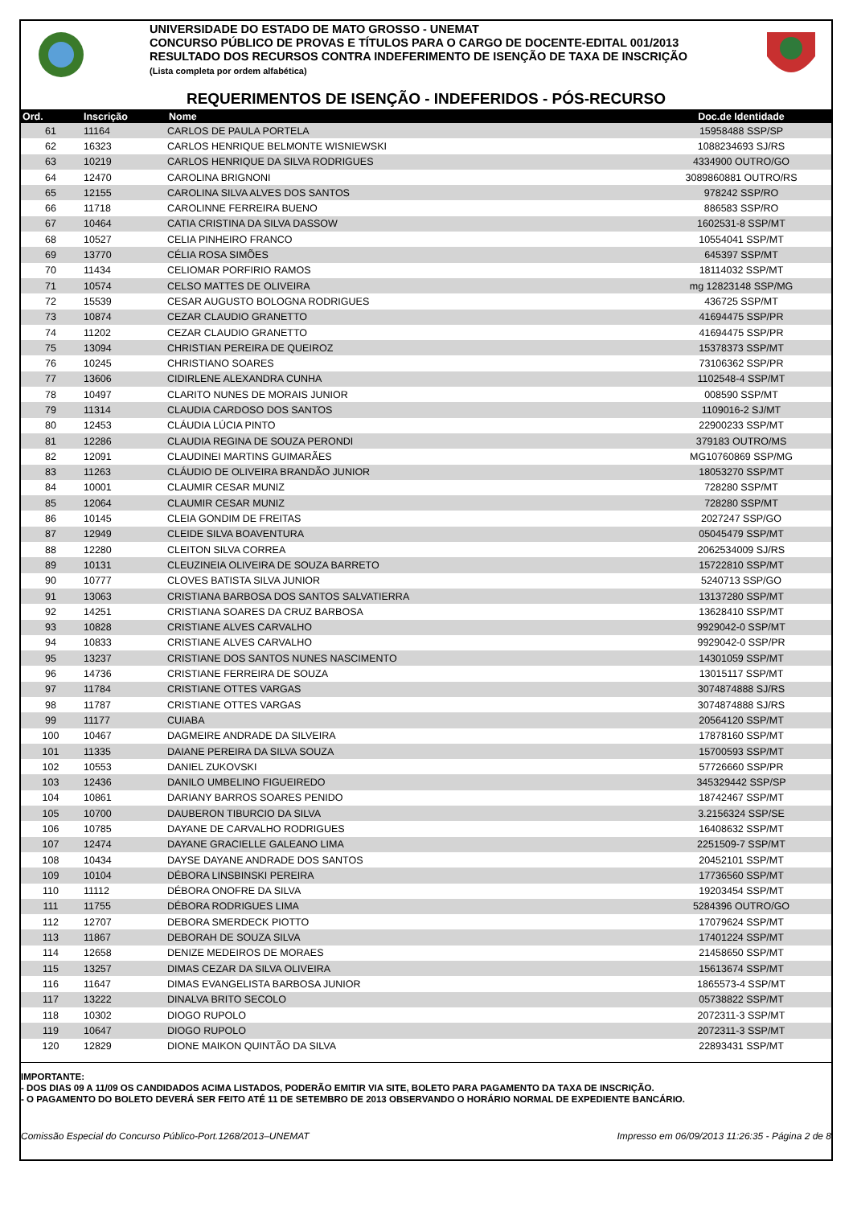UNIVERSIDADE DO ESTADO DE MATO GROSSO - UNEMAT
CONCURSO PÚBLICO DE PROVAS E TÍTULOS PARA O CARGO DE DOCENTE-EDITAL 001/2013
RESULTADO DOS RECURSOS CONTRA INDEFERIMENTO DE ISENÇÃO DE TAXA DE INSCRIÇÃO
(Lista completa por ordem alfabética)
REQUERIMENTOS DE ISENÇÃO - INDEFERIDOS - PÓS-RECURSO
| Ord. | Inscrição | Nome | Doc.de Identidade |
| --- | --- | --- | --- |
| 61 | 11164 | CARLOS DE PAULA PORTELA | 15958488 SSP/SP |
| 62 | 16323 | CARLOS HENRIQUE BELMONTE WISNIEWSKI | 1088234693 SJ/RS |
| 63 | 10219 | CARLOS HENRIQUE DA SILVA RODRIGUES | 4334900 OUTRO/GO |
| 64 | 12470 | CAROLINA BRIGNONI | 3089860881 OUTRO/RS |
| 65 | 12155 | CAROLINA SILVA ALVES DOS SANTOS | 978242 SSP/RO |
| 66 | 11718 | CAROLINNE FERREIRA BUENO | 886583 SSP/RO |
| 67 | 10464 | CATIA CRISTINA DA SILVA DASSOW | 1602531-8 SSP/MT |
| 68 | 10527 | CELIA PINHEIRO FRANCO | 10554041 SSP/MT |
| 69 | 13770 | CÉLIA ROSA SIMÕES | 645397 SSP/MT |
| 70 | 11434 | CELIOMAR PORFIRIO RAMOS | 18114032 SSP/MT |
| 71 | 10574 | CELSO MATTES DE OLIVEIRA | mg 12823148 SSP/MG |
| 72 | 15539 | CESAR AUGUSTO BOLOGNA RODRIGUES | 436725 SSP/MT |
| 73 | 10874 | CEZAR CLAUDIO GRANETTO | 41694475 SSP/PR |
| 74 | 11202 | CEZAR CLAUDIO GRANETTO | 41694475 SSP/PR |
| 75 | 13094 | CHRISTIAN PEREIRA DE QUEIROZ | 15378373 SSP/MT |
| 76 | 10245 | CHRISTIANO SOARES | 73106362 SSP/PR |
| 77 | 13606 | CIDIRLENE ALEXANDRA CUNHA | 1102548-4 SSP/MT |
| 78 | 10497 | CLARITO NUNES DE MORAIS JUNIOR | 008590 SSP/MT |
| 79 | 11314 | CLAUDIA CARDOSO DOS SANTOS | 1109016-2 SJ/MT |
| 80 | 12453 | CLÁUDIA LÚCIA PINTO | 22900233 SSP/MT |
| 81 | 12286 | CLAUDIA REGINA DE SOUZA PERONDI | 379183 OUTRO/MS |
| 82 | 12091 | CLAUDINEI MARTINS GUIMARÃES | MG10760869 SSP/MG |
| 83 | 11263 | CLÁUDIO DE OLIVEIRA BRANDÃO JUNIOR | 18053270 SSP/MT |
| 84 | 10001 | CLAUMIR CESAR MUNIZ | 728280 SSP/MT |
| 85 | 12064 | CLAUMIR CESAR MUNIZ | 728280 SSP/MT |
| 86 | 10145 | CLEIA GONDIM DE FREITAS | 2027247 SSP/GO |
| 87 | 12949 | CLEIDE SILVA BOAVENTURA | 05045479 SSP/MT |
| 88 | 12280 | CLEITON SILVA CORREA | 2062534009 SJ/RS |
| 89 | 10131 | CLEUZINEIA OLIVEIRA DE SOUZA BARRETO | 15722810 SSP/MT |
| 90 | 10777 | CLOVES BATISTA SILVA JUNIOR | 5240713 SSP/GO |
| 91 | 13063 | CRISTIANA BARBOSA DOS SANTOS SALVATIERRA | 13137280 SSP/MT |
| 92 | 14251 | CRISTIANA SOARES DA CRUZ BARBOSA | 13628410 SSP/MT |
| 93 | 10828 | CRISTIANE ALVES CARVALHO | 9929042-0 SSP/MT |
| 94 | 10833 | CRISTIANE ALVES CARVALHO | 9929042-0 SSP/PR |
| 95 | 13237 | CRISTIANE DOS SANTOS NUNES NASCIMENTO | 14301059 SSP/MT |
| 96 | 14736 | CRISTIANE FERREIRA DE SOUZA | 13015117 SSP/MT |
| 97 | 11784 | CRISTIANE OTTES VARGAS | 3074874888 SJ/RS |
| 98 | 11787 | CRISTIANE OTTES VARGAS | 3074874888 SJ/RS |
| 99 | 11177 | CUIABA | 20564120 SSP/MT |
| 100 | 10467 | DAGMEIRE ANDRADE DA SILVEIRA | 17878160 SSP/MT |
| 101 | 11335 | DAIANE PEREIRA DA SILVA SOUZA | 15700593 SSP/MT |
| 102 | 10553 | DANIEL ZUKOVSKI | 57726660 SSP/PR |
| 103 | 12436 | DANILO UMBELINO FIGUEIREDO | 345329442 SSP/SP |
| 104 | 10861 | DARIANY BARROS SOARES PENIDO | 18742467 SSP/MT |
| 105 | 10700 | DAUBERON TIBURCIO DA SILVA | 3.2156324 SSP/SE |
| 106 | 10785 | DAYANE DE CARVALHO RODRIGUES | 16408632 SSP/MT |
| 107 | 12474 | DAYANE GRACIELLE GALEANO LIMA | 2251509-7 SSP/MT |
| 108 | 10434 | DAYSE DAYANE ANDRADE DOS SANTOS | 20452101 SSP/MT |
| 109 | 10104 | DÉBORA LINSBINSKI PEREIRA | 17736560 SSP/MT |
| 110 | 11112 | DÉBORA ONOFRE DA SILVA | 19203454 SSP/MT |
| 111 | 11755 | DÉBORA RODRIGUES LIMA | 5284396 OUTRO/GO |
| 112 | 12707 | DEBORA SMERDECK PIOTTO | 17079624 SSP/MT |
| 113 | 11867 | DEBORAH DE SOUZA SILVA | 17401224 SSP/MT |
| 114 | 12658 | DENIZE MEDEIROS DE MORAES | 21458650 SSP/MT |
| 115 | 13257 | DIMAS CEZAR DA SILVA OLIVEIRA | 15613674 SSP/MT |
| 116 | 11647 | DIMAS EVANGELISTA BARBOSA JUNIOR | 1865573-4 SSP/MT |
| 117 | 13222 | DINALVA BRITO SECOLO | 05738822 SSP/MT |
| 118 | 10302 | DIOGO RUPOLO | 2072311-3 SSP/MT |
| 119 | 10647 | DIOGO RUPOLO | 2072311-3 SSP/MT |
| 120 | 12829 | DIONE MAIKON QUINTÃO DA SILVA | 22893431 SSP/MT |
IMPORTANTE:
- DOS DIAS 09 A 11/09 OS CANDIDADOS ACIMA LISTADOS, PODERÃO EMITIR VIA SITE, BOLETO PARA PAGAMENTO DA TAXA DE INSCRIÇÃO.
- O PAGAMENTO DO BOLETO DEVERÁ SER FEITO ATÉ 11 DE SETEMBRO DE 2013 OBSERVANDO O HORÁRIO NORMAL DE EXPEDIENTE BANCÁRIO.
Comissão Especial do Concurso Público-Port.1268/2013–UNEMAT Impresso em 06/09/2013 11:26:35 - Página 2 de 8